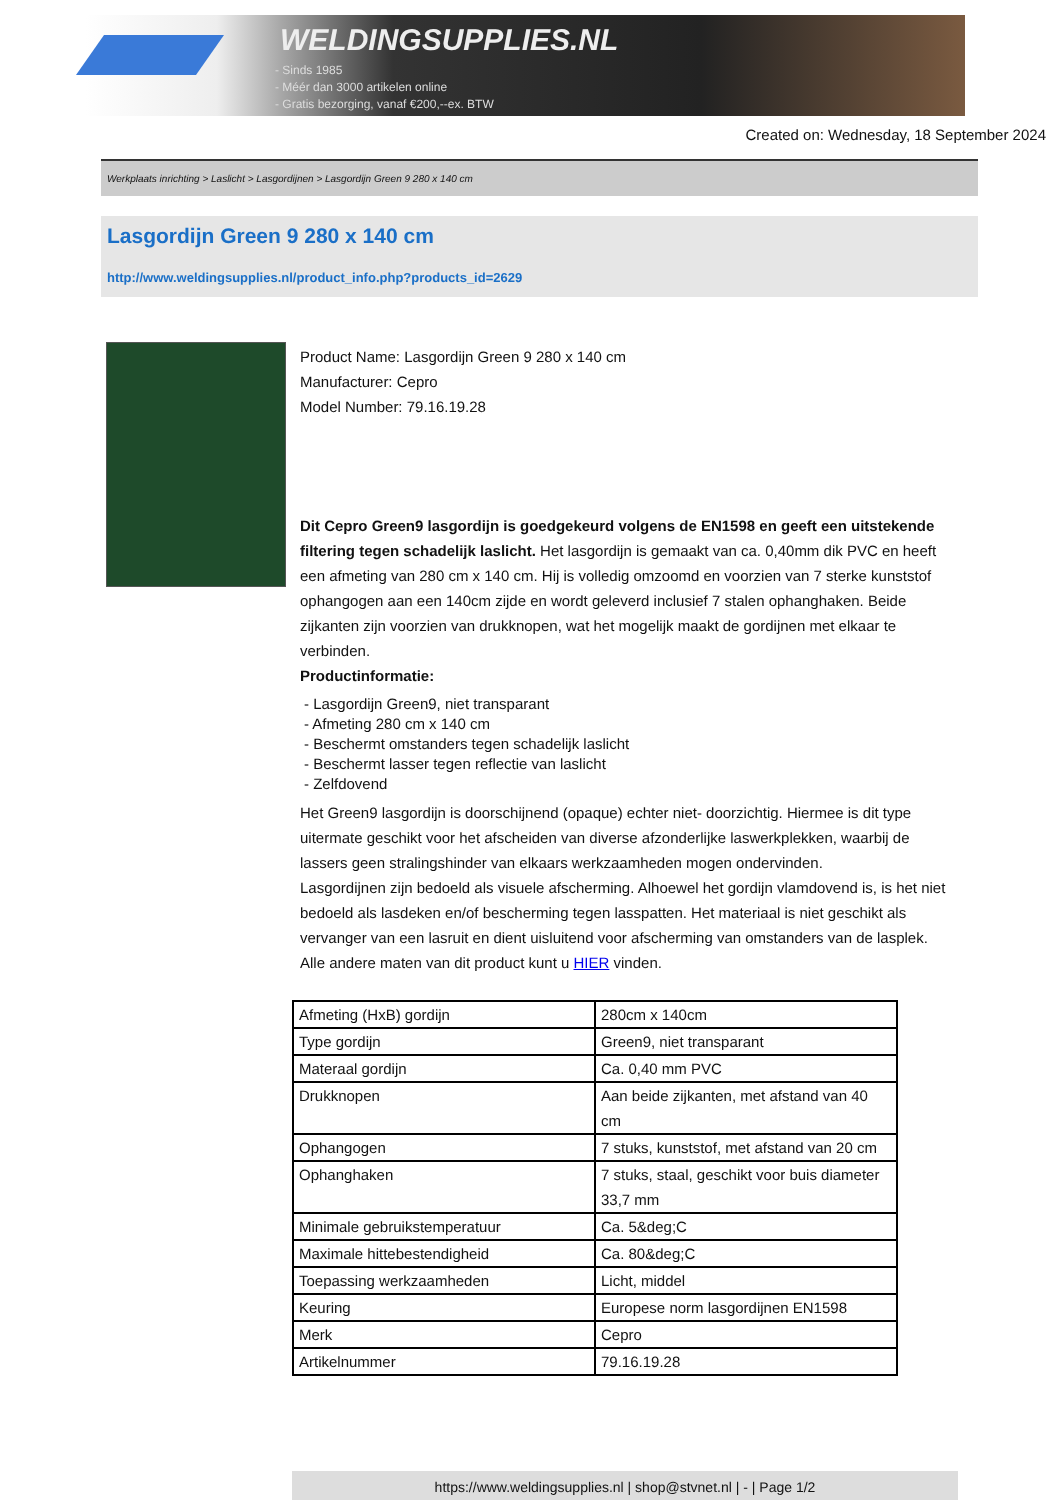WELDINGSUPPLIES.NL
- Sinds 1985
- Méér dan 3000 artikelen online
- Gratis bezorging, vanaf €200,--ex. BTW
Created on: Wednesday, 18 September 2024
Werkplaats inrichting > Laslicht > Lasgordijnen > Lasgordijn Green 9 280 x 140 cm
Lasgordijn Green 9 280 x 140 cm
http://www.weldingsupplies.nl/product_info.php?products_id=2629
Product Name: Lasgordijn Green 9 280 x 140 cm
Manufacturer: Cepro
Model Number: 79.16.19.28
Dit Cepro Green9 lasgordijn is goedgekeurd volgens de EN1598 en geeft een uitstekende filtering tegen schadelijk laslicht. Het lasgordijn is gemaakt van ca. 0,40mm dik PVC en heeft een afmeting van 280 cm x 140 cm. Hij is volledig omzoomd en voorzien van 7 sterke kunststof ophangogen aan een 140cm zijde en wordt geleverd inclusief 7 stalen ophanghaken. Beide zijkanten zijn voorzien van drukknopen, wat het mogelijk maakt de gordijnen met elkaar te verbinden.
Productinformatie:
- Lasgordijn Green9, niet transparant
- Afmeting 280 cm x 140 cm
- Beschermt omstanders tegen schadelijk laslicht
- Beschermt lasser tegen reflectie van laslicht
- Zelfdovend
Het Green9 lasgordijn is doorschijnend (opaque) echter niet- doorzichtig. Hiermee is dit type uitermate geschikt voor het afscheiden van diverse afzonderlijke laswerkplekken, waarbij de lassers geen stralingshinder van elkaars werkzaamheden mogen ondervinden.
Lasgordijnen zijn bedoeld als visuele afscherming. Alhoewel het gordijn vlamdovend is, is het niet bedoeld als lasdeken en/of bescherming tegen lasspatten. Het materiaal is niet geschikt als vervanger van een lasruit en dient uisluitend voor afscherming van omstanders van de lasplek.
Alle andere maten van dit product kunt u HIER vinden.
| Afmeting (HxB) gordijn | 280cm x 140cm |
| Type gordijn | Green9, niet transparant |
| Materaal gordijn | Ca. 0,40 mm PVC |
| Drukknopen | Aan beide zijkanten, met afstand van 40 cm |
| Ophangogen | 7 stuks, kunststof, met afstand van 20 cm |
| Ophanghaken | 7 stuks, staal, geschikt voor buis diameter 33,7 mm |
| Minimale gebruikstemperatuur | Ca. 5&deg;C |
| Maximale hittebestendigheid | Ca. 80&deg;C |
| Toepassing werkzaamheden | Licht, middel |
| Keuring | Europese norm lasgordijnen EN1598 |
| Merk | Cepro |
| Artikelnummer | 79.16.19.28 |
https://www.weldingsupplies.nl | shop@stvnet.nl | - | Page 1/2